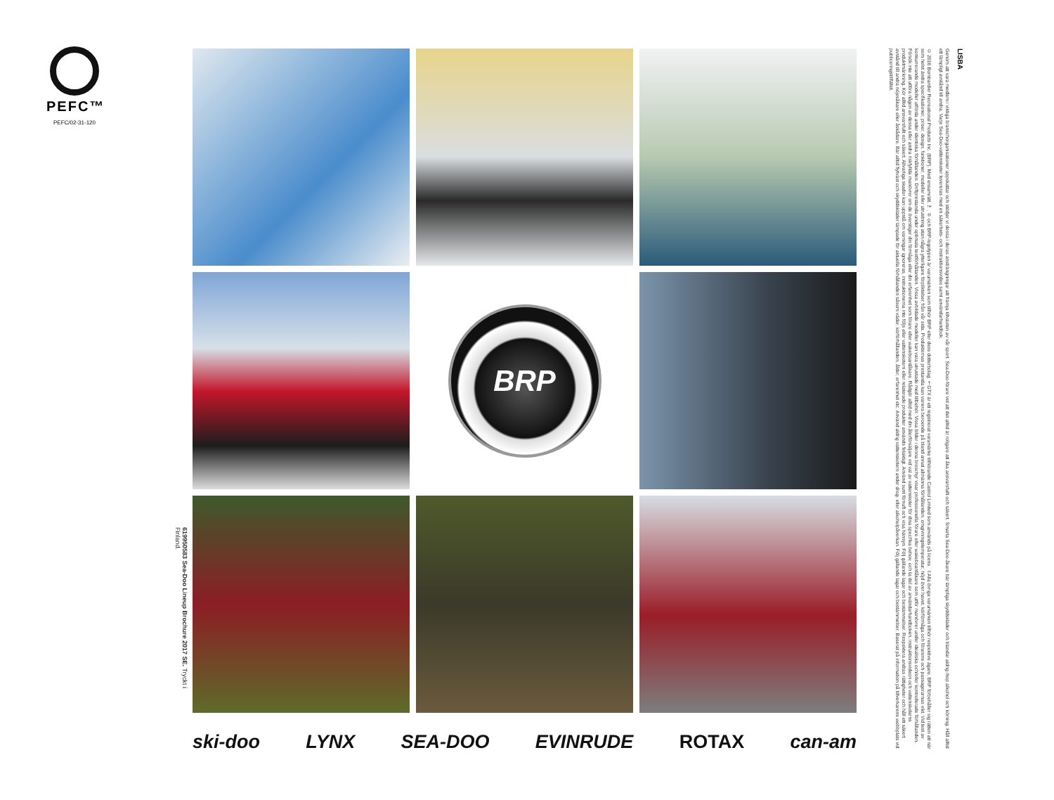PEFC™
PEFC/02-31-120
619950583 Sea-Doo Lineup Brochure 2017 SE. Tryckt i Finland.
BRP
ski-doo LYNX SEA-DOO EVINRUDE ROTAX can-am
© 2016 Bombardier Recreational Products Inc. (BRP). Med ensamrätt. ™, ® och BRP-logotypen är varumärken som tillhör BRP eller dess dotterbolag. †GTX är ett registrerat varumärke tillhörande Castrol Limited som används på licens. ∞Alla övriga varumärken tillhör respektive ägare. BRP förbehåller sig rätten att när som helst ändra specifikationer, priser, design, funktioner, modeller eller utrustning utan några ytterligare förpliktelser från vår sida. Produkternas prestanda kan variera beroende på bland annat allmänna förhållanden, omgivningstemperatur, höjd över havet, körförmåga och förarens och passagerarnas vikt. Vid test av konkurrerande modeller utförda under identiska förhållanden. Driftprestanda under optimala testförhållanden. Vissa avbildade modeller kan vara utrustade med tillbehör. Vissa bilder i denna broschyr visar professionella förare eller wakeboardåkare som utför manövrer under idealiska och/eller kontrollerade förhållanden. Försök inte att utföra någon av dessa eller andra riskfyllda manövrer om de överstiger din förmåga eller din erfarenhet som förare eller wakeboardåkare. Rådgör alltid med din återförsäljare vid val av vattenskoter för dina specifika behov, och ta del av användarhandboken, instruktionsvideon och vattenskoterns produktmärkning. Kör alltid ansvarsfullt och säkert. Allvarliga skador kan uppstå om varningar ignoreras, instruktionerna inte följs eller vattenskotern eller relaterade produkter används felaktigt. Använd sunt förnuft och visa hänsyn. Följ gällande lagar och bestämmelser. Respektera andras rättigheter och håll ett säkert avstånd till andra nöjesåkare eller åskådare. Bär alltid flytväst och skyddskläder lämpade för aktuella förhållanden såsom väder, körförhållanden, ålder, erfarenhet etc. Använd aldrig vattenskotern under drog- eller alkoholpåverkan. Följ gällande lagar och bestämmelser. Baserat på information på tillverkarens webbplats vid publiceringstillfället.
Genom att vara medlem i viktiga branschorganisationer uppskattar och stödjer vi dessa i deras ansträngningar att främja tillväxten av vår sport. Sea-Doo-förare vet att det alltid är roligare att åka ansvarsfullt och säkert. Smarta Sea-Doo-åkare bär lämpliga skyddskläder och blandar aldrig ihop alkohol och körning. Håll alltid ett lämpligt avstånd till andra. Varje Sea-Doo-vattenskoter levereras med en säkerhets- och instruktionsvideo samt användarhandbok.
LISBA